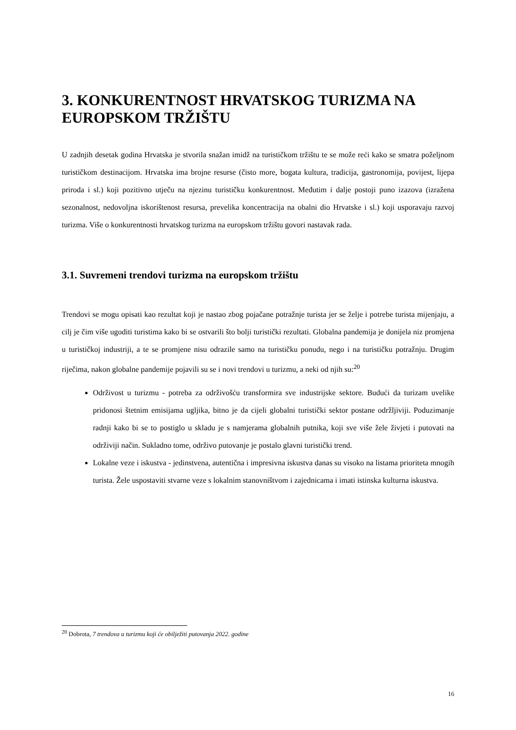3. KONKURENTNOST HRVATSKOG TURIZMA NA EUROPSKOM TRŽIŠTU
U zadnjih desetak godina Hrvatska je stvorila snažan imidž na turističkom tržištu te se može reći kako se smatra poželjnom turističkom destinacijom. Hrvatska ima brojne resurse (čisto more, bogata kultura, tradicija, gastronomija, povijest, lijepa priroda i sl.) koji pozitivno utječu na njezinu turističku konkurentnost. Međutim i dalje postoji puno izazova (izražena sezonalnost, nedovoljna iskorištenost resursa, prevelika koncentracija na obalni dio Hrvatske i sl.) koji usporavaju razvoj turizma. Više o konkurentnosti hrvatskog turizma na europskom tržištu govori nastavak rada.
3.1. Suvremeni trendovi turizma na europskom tržištu
Trendovi se mogu opisati kao rezultat koji je nastao zbog pojačane potražnje turista jer se želje i potrebe turista mijenjaju, a cilj je čim više ugoditi turistima kako bi se ostvarili što bolji turistički rezultati. Globalna pandemija je donijela niz promjena u turističkoj industriji, a te se promjene nisu odrazile samo na turističku ponudu, nego i na turističku potražnju. Drugim riječima, nakon globalne pandemije pojavili su se i novi trendovi u turizmu, a neki od njih su:<sup>20</sup>
Održivost u turizmu - potreba za održivošću transformira sve industrijske sektore. Budući da turizam uvelike pridonosi štetnim emisijama ugljika, bitno je da cijeli globalni turistički sektor postane održljiviji. Poduzimanje radnji kako bi se to postiglo u skladu je s namjerama globalnih putnika, koji sve više žele živjeti i putovati na održiviji način. Sukladno tome, održivo putovanje je postalo glavni turistički trend.
Lokalne veze i iskustva - jedinstvena, autentična i impresivna iskustva danas su visoko na listama prioriteta mnogih turista. Žele uspostaviti stvarne veze s lokalnim stanovništvom i zajednicama i imati istinska kulturna iskustva.
<sup>20</sup> Dobrota, 7 trendova u turizmu koji će obilježiti putovanja 2022. godine
16